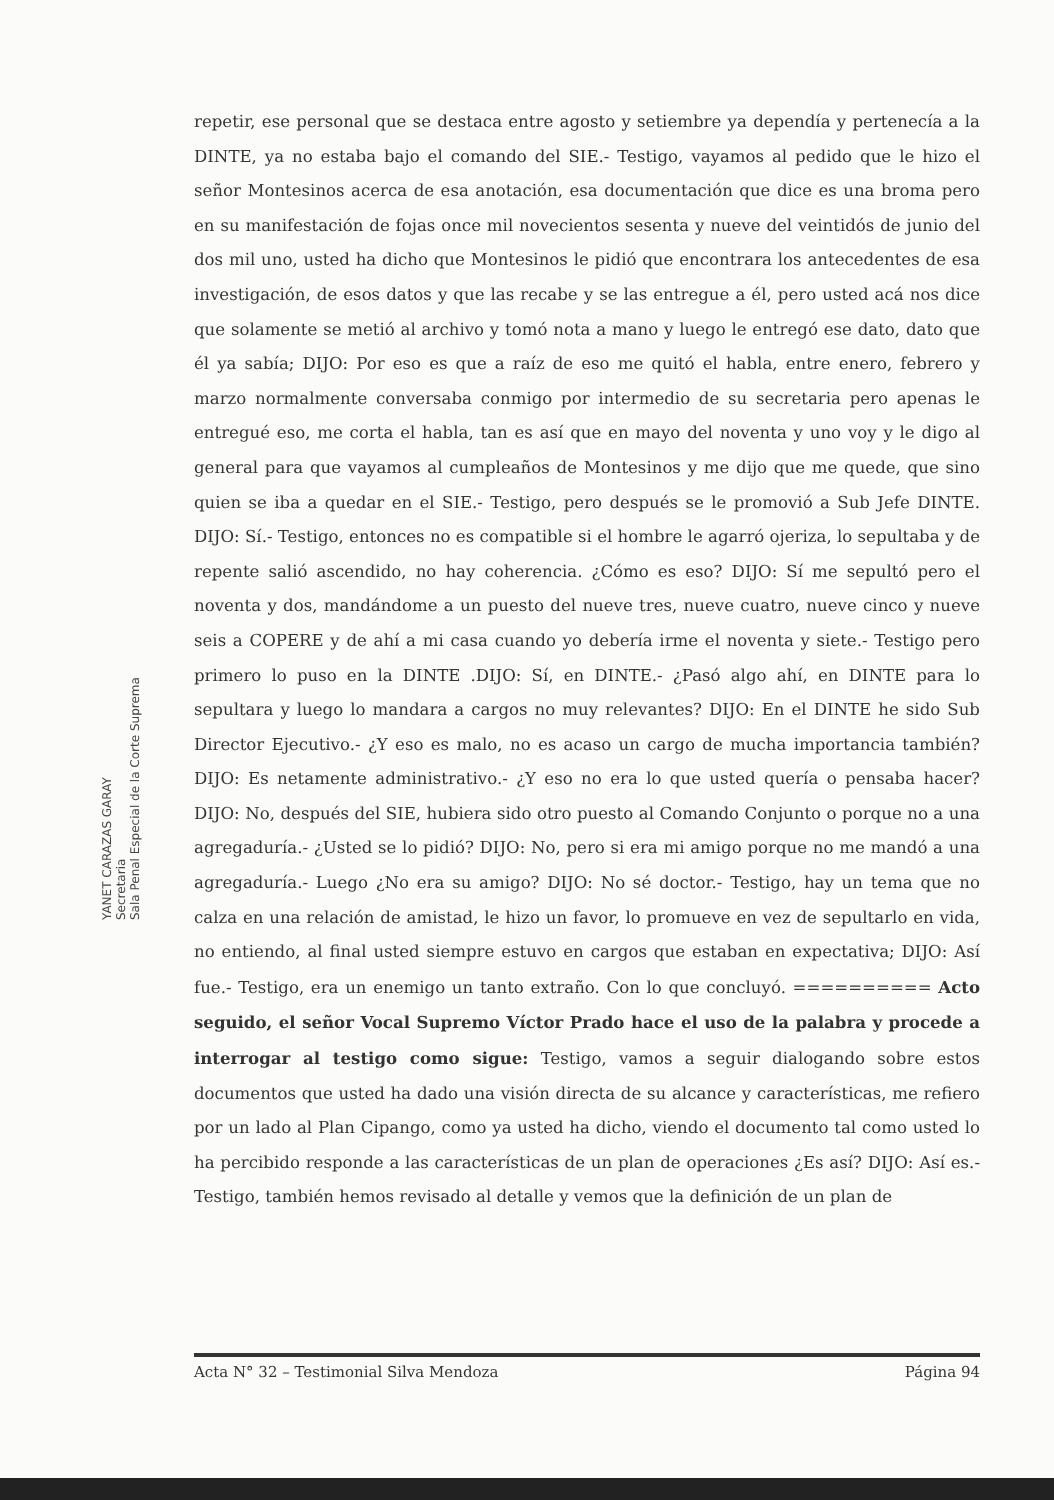repetir, ese personal que se destaca entre agosto y setiembre ya dependía y pertenecía a la DINTE, ya no estaba bajo el comando del SIE.- Testigo, vayamos al pedido que le hizo el señor Montesinos acerca de esa anotación, esa documentación que dice es una broma pero en su manifestación de fojas once mil novecientos sesenta y nueve del veintidós de junio del dos mil uno, usted ha dicho que Montesinos le pidió que encontrara los antecedentes de esa investigación, de esos datos y que las recabe y se las entregue a él, pero usted acá nos dice que solamente se metió al archivo y tomó nota a mano y luego le entregó ese dato, dato que él ya sabía; DIJO: Por eso es que a raíz de eso me quitó el habla, entre enero, febrero y marzo normalmente conversaba conmigo por intermedio de su secretaria pero apenas le entregué eso, me corta el habla, tan es así que en mayo del noventa y uno voy y le digo al general para que vayamos al cumpleaños de Montesinos y me dijo que me quede, que sino quien se iba a quedar en el SIE.- Testigo, pero después se le promovió a Sub Jefe DINTE. DIJO: Sí.- Testigo, entonces no es compatible si el hombre le agarró ojeriza, lo sepultaba y de repente salió ascendido, no hay coherencia. ¿Cómo es eso? DIJO: Sí me sepultó pero el noventa y dos, mandándome a un puesto del nueve tres, nueve cuatro, nueve cinco y nueve seis a COPERE y de ahí a mi casa cuando yo debería irme el noventa y siete.- Testigo pero primero lo puso en la DINTE .DIJO: Sí, en DINTE.- ¿Pasó algo ahí, en DINTE para lo sepultara y luego lo mandara a cargos no muy relevantes? DIJO: En el DINTE he sido Sub Director Ejecutivo.- ¿Y eso es malo, no es acaso un cargo de mucha importancia también? DIJO: Es netamente administrativo.- ¿Y eso no era lo que usted quería o pensaba hacer? DIJO: No, después del SIE, hubiera sido otro puesto al Comando Conjunto o porque no a una agregaduría.- ¿Usted se lo pidió? DIJO: No, pero si era mi amigo porque no me mandó a una agregaduría.- Luego ¿No era su amigo? DIJO: No sé doctor.- Testigo, hay un tema que no calza en una relación de amistad, le hizo un favor, lo promueve en vez de sepultarlo en vida, no entiendo, al final usted siempre estuvo en cargos que estaban en expectativa; DIJO: Así fue.- Testigo, era un enemigo un tanto extraño. Con lo que concluyó. ========== Acto seguido, el señor Vocal Supremo Víctor Prado hace el uso de la palabra y procede a interrogar al testigo como sigue: Testigo, vamos a seguir dialogando sobre estos documentos que usted ha dado una visión directa de su alcance y características, me refiero por un lado al Plan Cipango, como ya usted ha dicho, viendo el documento tal como usted lo ha percibido responde a las características de un plan de operaciones ¿Es así? DIJO: Así es.- Testigo, también hemos revisado al detalle y vemos que la definición de un plan de
YANET CARAZAS GARAY
Secretaria
Sala Penal Especial de la Corte Suprema
Acta N° 32 – Testimonial Silva Mendoza Página 94